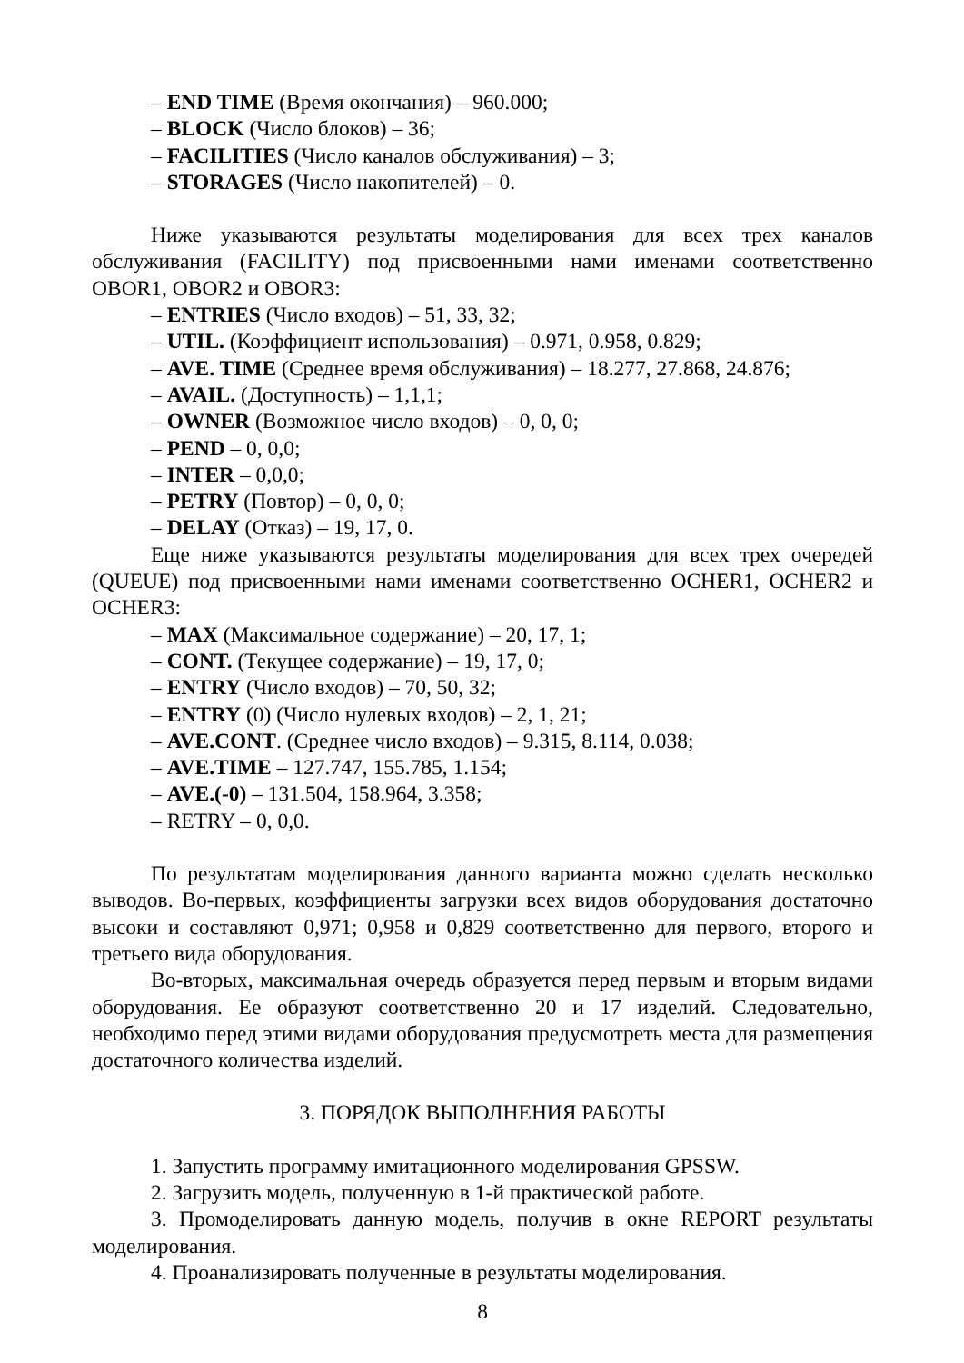– END TIME (Время окончания) – 960.000;
– BLOCK (Число блоков) – 36;
– FACILITIES (Число каналов обслуживания) – 3;
– STORAGES (Число накопителей) – 0.
Ниже указываются результаты моделирования для всех трех каналов обслуживания (FACILITY) под присвоенными нами именами соответственно OBOR1, OBOR2 и OBOR3:
– ENTRIES (Число входов) – 51, 33, 32;
– UTIL. (Коэффициент использования) – 0.971, 0.958, 0.829;
– AVE. TIME (Среднее время обслуживания) – 18.277, 27.868, 24.876;
– AVAIL. (Доступность) – 1,1,1;
– OWNER (Возможное число входов) – 0, 0, 0;
– PEND – 0, 0,0;
– INTER – 0,0,0;
– PETRY (Повтор) – 0, 0, 0;
– DELAY (Отказ) – 19, 17, 0.
Еще ниже указываются результаты моделирования для всех трех очередей (QUEUE) под присвоенными нами именами соответственно OCHER1, OCHER2 и OCHER3:
– MAX (Максимальное содержание) – 20, 17, 1;
– CONT. (Текущее содержание) – 19, 17, 0;
– ENTRY (Число входов) – 70, 50, 32;
– ENTRY (0) (Число нулевых входов) – 2, 1, 21;
– AVE.CONT. (Среднее число входов) – 9.315, 8.114, 0.038;
– AVE.TIME – 127.747, 155.785, 1.154;
– AVE.(-0) – 131.504, 158.964, 3.358;
– RETRY – 0, 0,0.
По результатам моделирования данного варианта можно сделать несколько выводов. Во-первых, коэффициенты загрузки всех видов оборудования достаточно высоки и составляют 0,971; 0,958 и 0,829 соответственно для первого, второго и третьего вида оборудования.
Во-вторых, максимальная очередь образуется перед первым и вторым видами оборудования. Ее образуют соответственно 20 и 17 изделий. Следовательно, необходимо перед этими видами оборудования предусмотреть места для размещения достаточного количества изделий.
3. ПОРЯДОК ВЫПОЛНЕНИЯ РАБОТЫ
1. Запустить программу имитационного моделирования GPSSW.
2. Загрузить модель, полученную в 1-й практической работе.
3. Промоделировать данную модель, получив в окне REPORT результаты моделирования.
4. Проанализировать полученные в результаты моделирования.
8